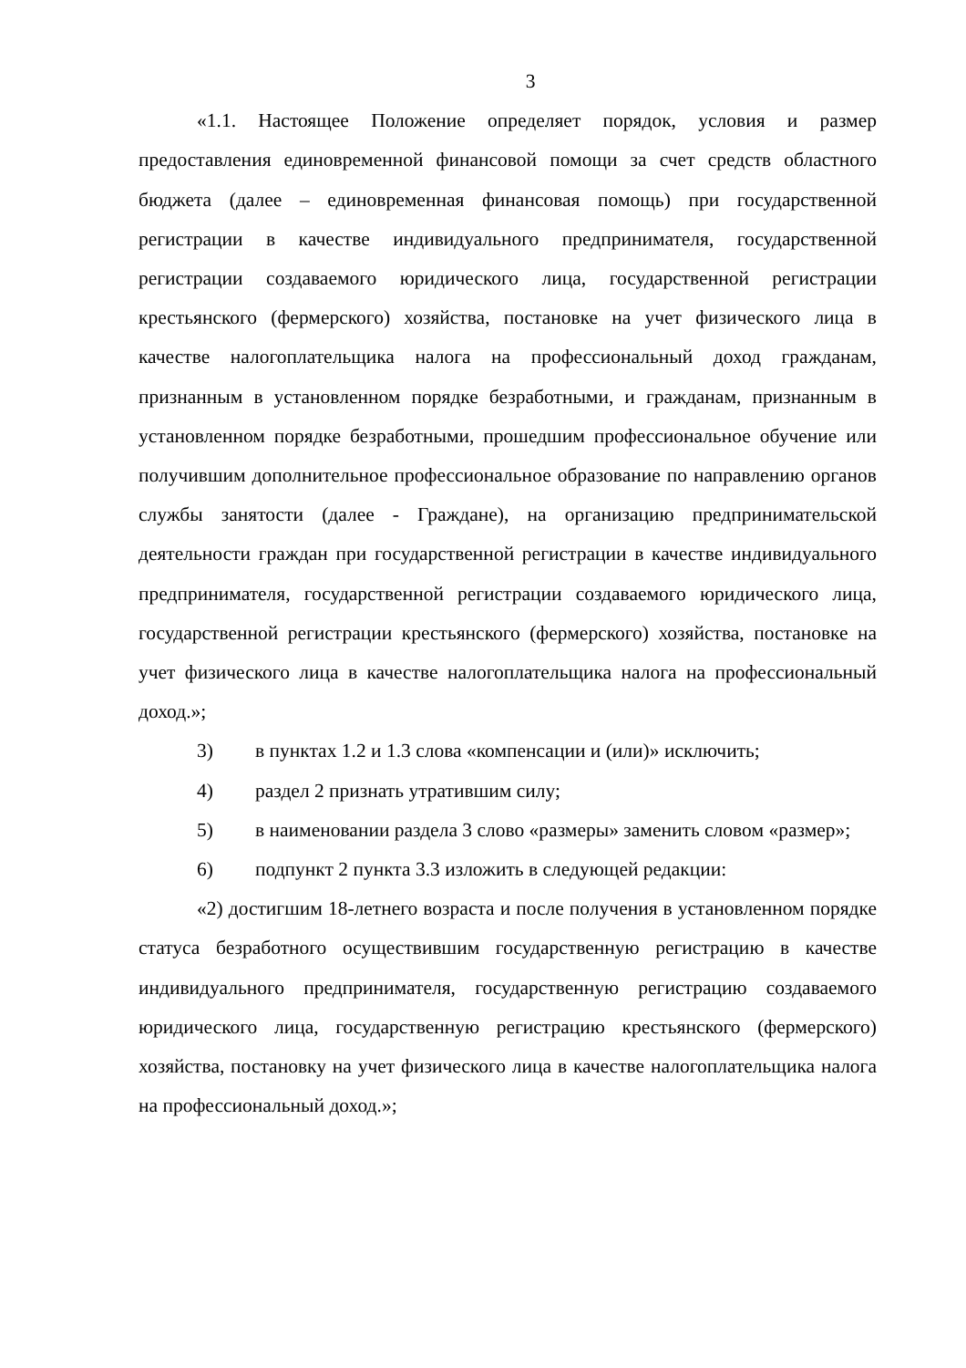3
«1.1. Настоящее Положение определяет порядок, условия и размер предоставления единовременной финансовой помощи за счет средств областного бюджета (далее – единовременная финансовая помощь) при государственной регистрации в качестве индивидуального предпринимателя, государственной регистрации создаваемого юридического лица, государственной регистрации крестьянского (фермерского) хозяйства, постановке на учет физического лица в качестве налогоплательщика налога на профессиональный доход гражданам, признанным в установленном порядке безработными, и гражданам, признанным в установленном порядке безработными, прошедшим профессиональное обучение или получившим дополнительное профессиональное образование по направлению органов службы занятости (далее - Граждане), на организацию предпринимательской деятельности граждан при государственной регистрации в качестве индивидуального предпринимателя, государственной регистрации создаваемого юридического лица, государственной регистрации крестьянского (фермерского) хозяйства, постановке на учет физического лица в качестве налогоплательщика налога на профессиональный доход.»;
3) в пунктах 1.2 и 1.3 слова «компенсации и (или)» исключить;
4) раздел 2 признать утратившим силу;
5) в наименовании раздела 3 слово «размеры» заменить словом «размер»;
6) подпункт 2 пункта 3.3 изложить в следующей редакции:
«2) достигшим 18-летнего возраста и после получения в установленном порядке статуса безработного осуществившим государственную регистрацию в качестве индивидуального предпринимателя, государственную регистрацию создаваемого юридического лица, государственную регистрацию крестьянского (фермерского) хозяйства, постановку на учет физического лица в качестве налогоплательщика налога на профессиональный доход.»;